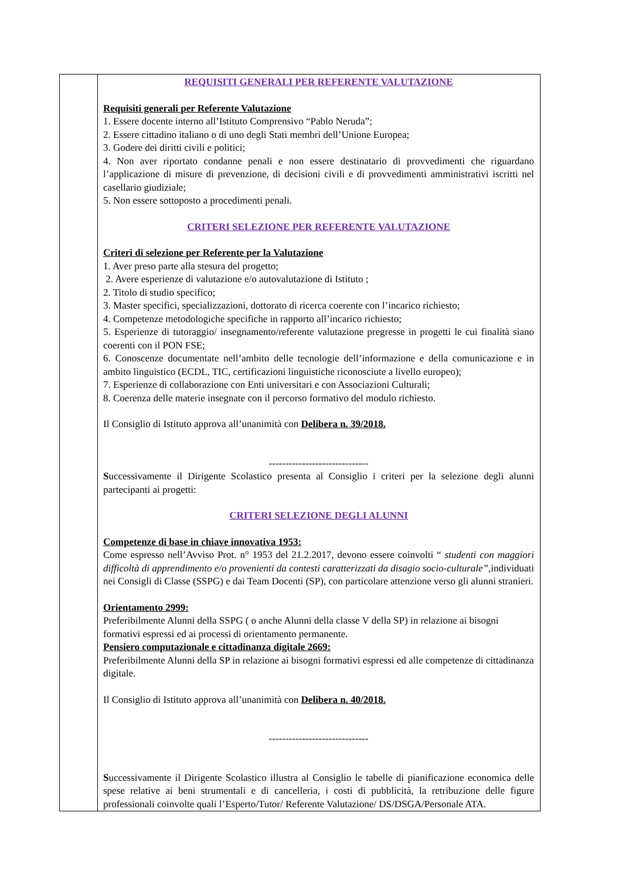| | REQUISITI GENERALI PER REFERENTE VALUTAZIONE Requisiti generali per Referente Valutazione 1. Essere docente interno all’Istituto Comprensivo “Pablo Neruda”; 2. Essere cittadino italiano o di uno degli Stati membri dell’Unione Europea; 3. Godere dei diritti civili e politici; 4. Non aver riportato condanne penali e non essere destinatario di provvedimenti che riguardano l’applicazione di misure di prevenzione, di decisioni civili e di provvedimenti amministrativi iscritti nel casellario giudiziale; 5. Non essere sottoposto a procedimenti penali. CRITERI SELEZIONE PER REFERENTE VALUTAZIONE Criteri di selezione per Referente per la Valutazione 1. Aver preso parte alla stesura del progetto; 2. Avere esperienze di valutazione e/o autovalutazione di Istituto ; 2. Titolo di studio specifico; 3. Master specifici, specializzazioni, dottorato di ricerca coerente con l’incarico richiesto; 4. Competenze metodologiche specifiche in rapporto all’incarico richiesto; 5. Esperienze di tutoraggio/ insegnamento/referente valutazione pregresse in progetti le cui finalità siano coerenti con il PON FSE; 6. Conoscenze documentate nell’ambito delle tecnologie dell’informazione e della comunicazione e in ambito linguistico (ECDL, TIC, certificazioni linguistiche riconosciute a livello europeo); 7. Esperienze di collaborazione con Enti universitari e con Associazioni Culturali; 8. Coerenza delle materie insegnate con il percorso formativo del modulo richiesto. Il Consiglio di Istituto approva all’unanimità con Delibera n. 39/2018. ------------------------------ S uccessivamente il Dirigente Scolastico presenta al Consiglio i criteri per la selezione degli alunni partecipanti ai progetti: CRITERI SELEZIONE DEGLI ALUNNI Competenze di base in chiave innovativa 1953: Come espresso nell’Avviso Prot. n° 1953 del 21.2.2017, devono essere coinvolti “ studenti con maggiori difficoltà di apprendimento e/o provenienti da contesti caratterizzati da disagio socio-culturale” ,individuati nei Consigli di Classe (SSPG) e dai Team Docenti (SP), con particolare attenzione verso gli alunni stranieri. Orientamento 2999: Preferibilmente Alunni della SSPG ( o anche Alunni della classe V della SP) in relazione ai bisogni formativi espressi ed ai processi di orientamento permanente. Pensiero computazionale e cittadinanza digitale 2669: Preferibilmente Alunni della SP in relazione ai bisogni formativi espressi ed alle competenze di cittadinanza digitale. Il Consiglio di Istituto approva all’unanimità con Delibera n. 40/2018. ------------------------------ S uccessivamente il Dirigente Scolastico illustra al Consiglio le tabelle di pianificazione economica delle spese relative ai beni strumentali e di cancelleria, i costi di pubblicità, la retribuzione delle figure professionali coinvolte quali l’Esperto/Tutor/ Referente Valutazione/ DS/DSGA/Personale ATA. |